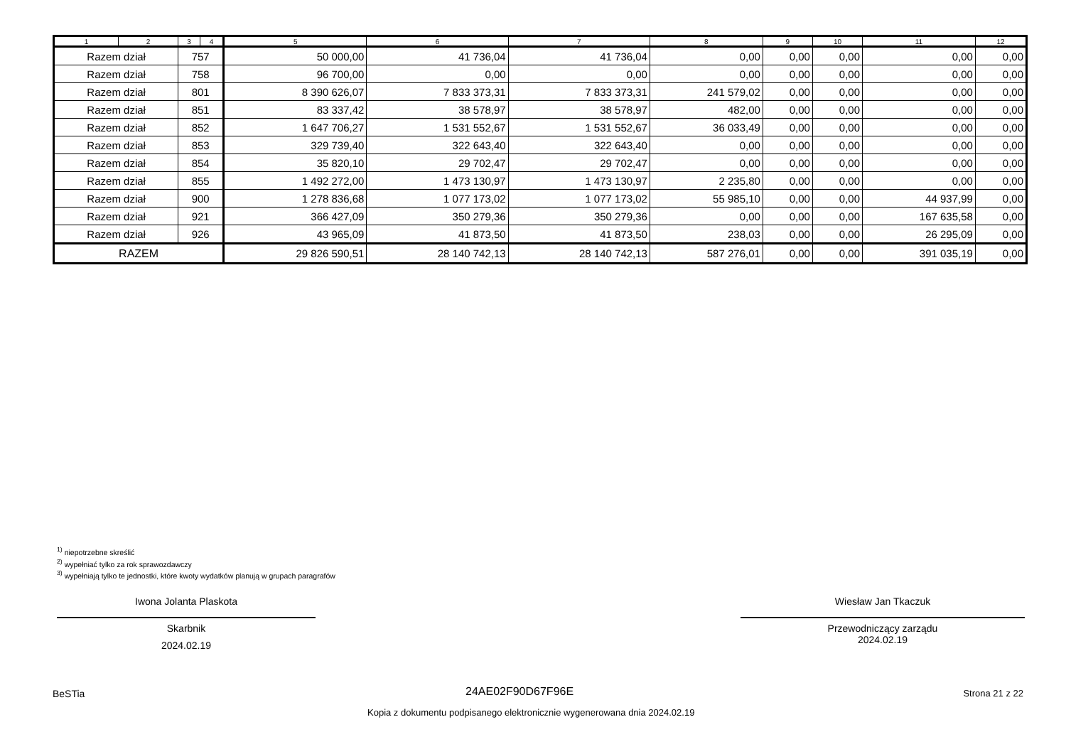| 1 | 2 | 3 | 4 | 5 | 6 | 7 | 8 | 9 | 10 | 11 | 12 |
| --- | --- | --- | --- | --- | --- | --- | --- | --- | --- | --- | --- |
| Razem dział | | 757 | | 50 000,00 | 41 736,04 | 41 736,04 | 0,00 | 0,00 | 0,00 | 0,00 | 0,00 |
| Razem dział | | 758 | | 96 700,00 | 0,00 | 0,00 | 0,00 | 0,00 | 0,00 | 0,00 | 0,00 |
| Razem dział | | 801 | | 8 390 626,07 | 7 833 373,31 | 7 833 373,31 | 241 579,02 | 0,00 | 0,00 | 0,00 | 0,00 |
| Razem dział | | 851 | | 83 337,42 | 38 578,97 | 38 578,97 | 482,00 | 0,00 | 0,00 | 0,00 | 0,00 |
| Razem dział | | 852 | | 1 647 706,27 | 1 531 552,67 | 1 531 552,67 | 36 033,49 | 0,00 | 0,00 | 0,00 | 0,00 |
| Razem dział | | 853 | | 329 739,40 | 322 643,40 | 322 643,40 | 0,00 | 0,00 | 0,00 | 0,00 | 0,00 |
| Razem dział | | 854 | | 35 820,10 | 29 702,47 | 29 702,47 | 0,00 | 0,00 | 0,00 | 0,00 | 0,00 |
| Razem dział | | 855 | | 1 492 272,00 | 1 473 130,97 | 1 473 130,97 | 2 235,80 | 0,00 | 0,00 | 0,00 | 0,00 |
| Razem dział | | 900 | | 1 278 836,68 | 1 077 173,02 | 1 077 173,02 | 55 985,10 | 0,00 | 0,00 | 44 937,99 | 0,00 |
| Razem dział | | 921 | | 366 427,09 | 350 279,36 | 350 279,36 | 0,00 | 0,00 | 0,00 | 167 635,58 | 0,00 |
| Razem dział | | 926 | | 43 965,09 | 41 873,50 | 41 873,50 | 238,03 | 0,00 | 0,00 | 26 295,09 | 0,00 |
| RAZEM | | | | 29 826 590,51 | 28 140 742,13 | 28 140 742,13 | 587 276,01 | 0,00 | 0,00 | 391 035,19 | 0,00 |
<sup>1)</sup> niepotrzebne skreślić
<sup>2)</sup> wypełniać tylko za rok sprawozdawczy
<sup>3)</sup> wypełniają tylko te jednostki, które kwoty wydatków planują w grupach paragrafów
Iwona Jolanta Plaskota
Skarbnik
2024.02.19
Wiesław Jan Tkaczuk
Przewodniczący zarządu
2024.02.19
BeSTia 24AE02F90D67F96E Strona 21 z 22
Kopia z dokumentu podpisanego elektronicznie wygenerowana dnia 2024.02.19